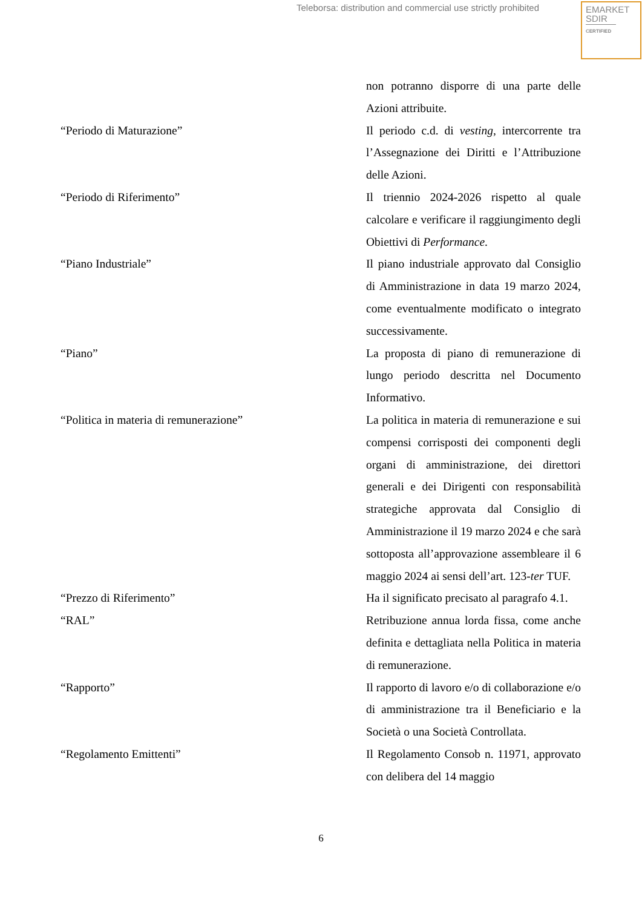Teleborsa: distribution and commercial use strictly prohibited
EMARKET
SDIR
CERTIFIED
| | non potranno disporre di una parte delle Azioni attribuite. |
| “Periodo di Maturazione” | Il periodo c.d. di vesting , intercorrente tra l’Assegnazione dei Diritti e l’Attribuzione delle Azioni. |
| “Periodo di Riferimento” | Il triennio 2024-2026 rispetto al quale calcolare e verificare il raggiungimento degli Obiettivi di Performance . |
| “Piano Industriale” | Il piano industriale approvato dal Consiglio di Amministrazione in data 19 marzo 2024, come eventualmente modificato o integrato successivamente. |
| “Piano” | La proposta di piano di remunerazione di lungo periodo descritta nel Documento Informativo. |
| “Politica in materia di remunerazione” | La politica in materia di remunerazione e sui compensi corrisposti dei componenti degli organi di amministrazione, dei direttori generali e dei Dirigenti con responsabilità strategiche approvata dal Consiglio di Amministrazione il 19 marzo 2024 e che sarà sottoposta all’approvazione assembleare il 6 maggio 2024 ai sensi dell’art. 123- ter TUF. |
| “Prezzo di Riferimento” | Ha il significato precisato al paragrafo 4.1. |
| “RAL” | Retribuzione annua lorda fissa, come anche definita e dettagliata nella Politica in materia di remunerazione. |
| “Rapporto” | Il rapporto di lavoro e/o di collaborazione e/o di amministrazione tra il Beneficiario e la Società o una Società Controllata. |
| “Regolamento Emittenti” | Il Regolamento Consob n. 11971, approvato con delibera del 14 maggio |
6